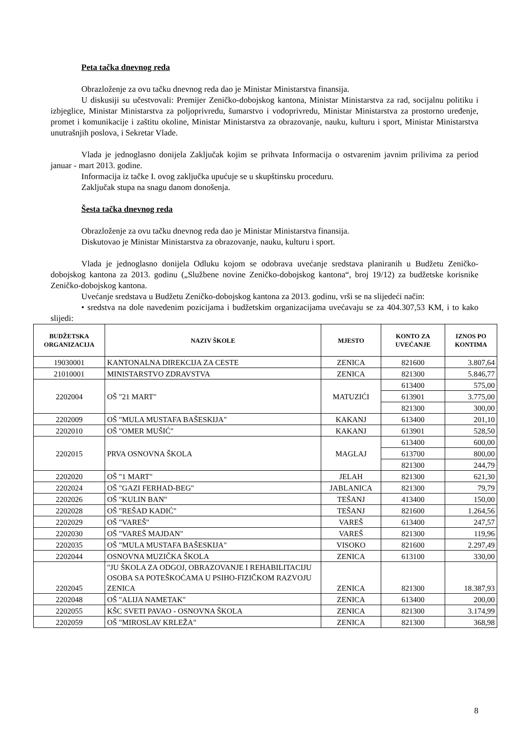Peta tačka dnevnog reda
Obrazloženje za ovu tačku dnevnog reda dao je Ministar Ministarstva finansija.
U diskusiji su učestvovali: Premijer Zeničko-dobojskog kantona, Ministar Ministarstva za rad, socijalnu politiku i izbjeglice, Ministar Ministarstva za poljoprivredu, šumarstvo i vodoprivredu, Ministar Ministarstva za prostorno uređenje, promet i komunikacije i zaštitu okoline, Ministar Ministarstva za obrazovanje, nauku, kulturu i sport, Ministar Ministarstva unutrašnjih poslova, i Sekretar Vlade.
Vlada je jednoglasno donijela Zaključak kojim se prihvata Informacija o ostvarenim javnim prilivima za period januar - mart 2013. godine.
Informacija iz tačke I. ovog zaključka upućuje se u skupštinsku proceduru.
Zaključak stupa na snagu danom donošenja.
Šesta tačka dnevnog reda
Obrazloženje za ovu tačku dnevnog reda dao je Ministar Ministarstva finansija.
Diskutovao je Ministar Ministarstva za obrazovanje, nauku, kulturu i sport.
Vlada je jednoglasno donijela Odluku kojom se odobrava uvećanje sredstava planiranih u Budžetu Zeničko-dobojskog kantona za 2013. godinu („Službene novine Zeničko-dobojskog kantona“, broj 19/12) za budžetske korisnike Zeničko-dobojskog kantona.
Uvećanje sredstava u Budžetu Zeničko-dobojskog kantona za 2013. godinu, vrši se na slijedeći način:
• sredstva na dole navedenim pozicijama i budžetskim organizacijama uvećavaju se za 404.307,53 KM, i to kako slijedi:
| BUDŽETSKA ORGANIZACIJA | NAZIV ŠKOLE | MJESTO | KONTO ZA UVEĆANJE | IZNOS PO KONTIMA |
| --- | --- | --- | --- | --- |
| 19030001 | KANTONALNA DIREKCIJA ZA CESTE | ZENICA | 821600 | 3.807,64 |
| 21010001 | MINISTARSTVO ZDRAVSTVA | ZENICA | 821300 | 5.846,77 |
| 2202004 | OŠ "21 MART" | MATUZIĆI | 613400 | 575,00 |
| | | | 613901 | 3.775,00 |
| | | | 821300 | 300,00 |
| 2202009 | OŠ "MULA MUSTAFA BAŠESKIJA" | KAKANJ | 613400 | 201,10 |
| 2202010 | OŠ "OMER MUŠIĆ" | KAKANJ | 613901 | 528,50 |
| 2202015 | PRVA OSNOVNA ŠKOLA | MAGLAJ | 613400 | 600,00 |
| | | | 613700 | 800,00 |
| | | | 821300 | 244,79 |
| 2202020 | OŠ "1 MART" | JELAH | 821300 | 621,30 |
| 2202024 | OŠ "GAZI FERHAD-BEG" | JABLANICA | 821300 | 79,79 |
| 2202026 | OŠ "KULIN BAN" | TEŠANJ | 413400 | 150,00 |
| 2202028 | OŠ "REŠAD KADIĆ" | TEŠANJ | 821600 | 1.264,56 |
| 2202029 | OŠ "VAREŠ" | VAREŠ | 613400 | 247,57 |
| 2202030 | OŠ "VAREŠ MAJDAN" | VAREŠ | 821300 | 119,96 |
| 2202035 | OŠ "MULA MUSTAFA BAŠESKIJA" | VISOKO | 821600 | 2.297,49 |
| 2202044 | OSNOVNA MUZIČKA ŠKOLA | ZENICA | 613100 | 330,00 |
| 2202045 | "JU ŠKOLA ZA ODGOJ, OBRAZOVANJE I REHABILITACIJU OSOBA SA POTEŠKOĆAMA U PSIHO-FIZIČKOM RAZVOJU ZENICA | ZENICA | 821300 | 18.387,93 |
| 2202048 | OŠ "ALIJA NAMETAK" | ZENICA | 613400 | 200,00 |
| 2202055 | KŠC SVETI PAVAO - OSNOVNA ŠKOLA | ZENICA | 821300 | 3.174,99 |
| 2202059 | OŠ "MIROSLAV KRLEŽA" | ZENICA | 821300 | 368,98 |
8